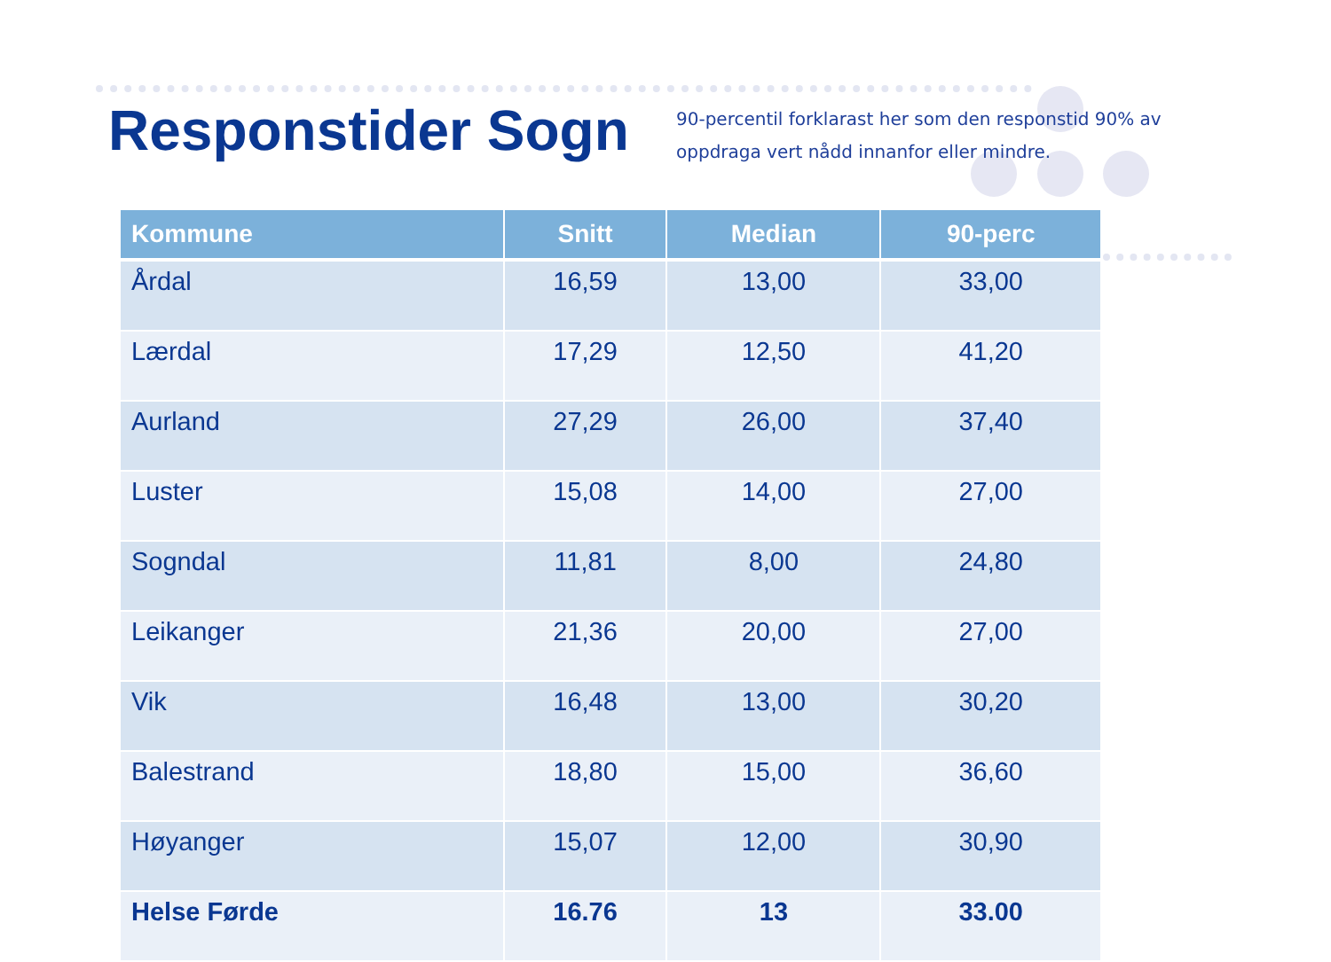Responstider Sogn
90-percentil forklarast her som den responstid 90% av
oppdraga vert nådd innanfor eller mindre.
| Kommune | Snitt | Median | 90-perc |
| --- | --- | --- | --- |
| Årdal | 16,59 | 13,00 | 33,00 |
| Lærdal | 17,29 | 12,50 | 41,20 |
| Aurland | 27,29 | 26,00 | 37,40 |
| Luster | 15,08 | 14,00 | 27,00 |
| Sogndal | 11,81 | 8,00 | 24,80 |
| Leikanger | 21,36 | 20,00 | 27,00 |
| Vik | 16,48 | 13,00 | 30,20 |
| Balestrand | 18,80 | 15,00 | 36,60 |
| Høyanger | 15,07 | 12,00 | 30,90 |
| Helse Førde | 16.76 | 13 | 33.00 |